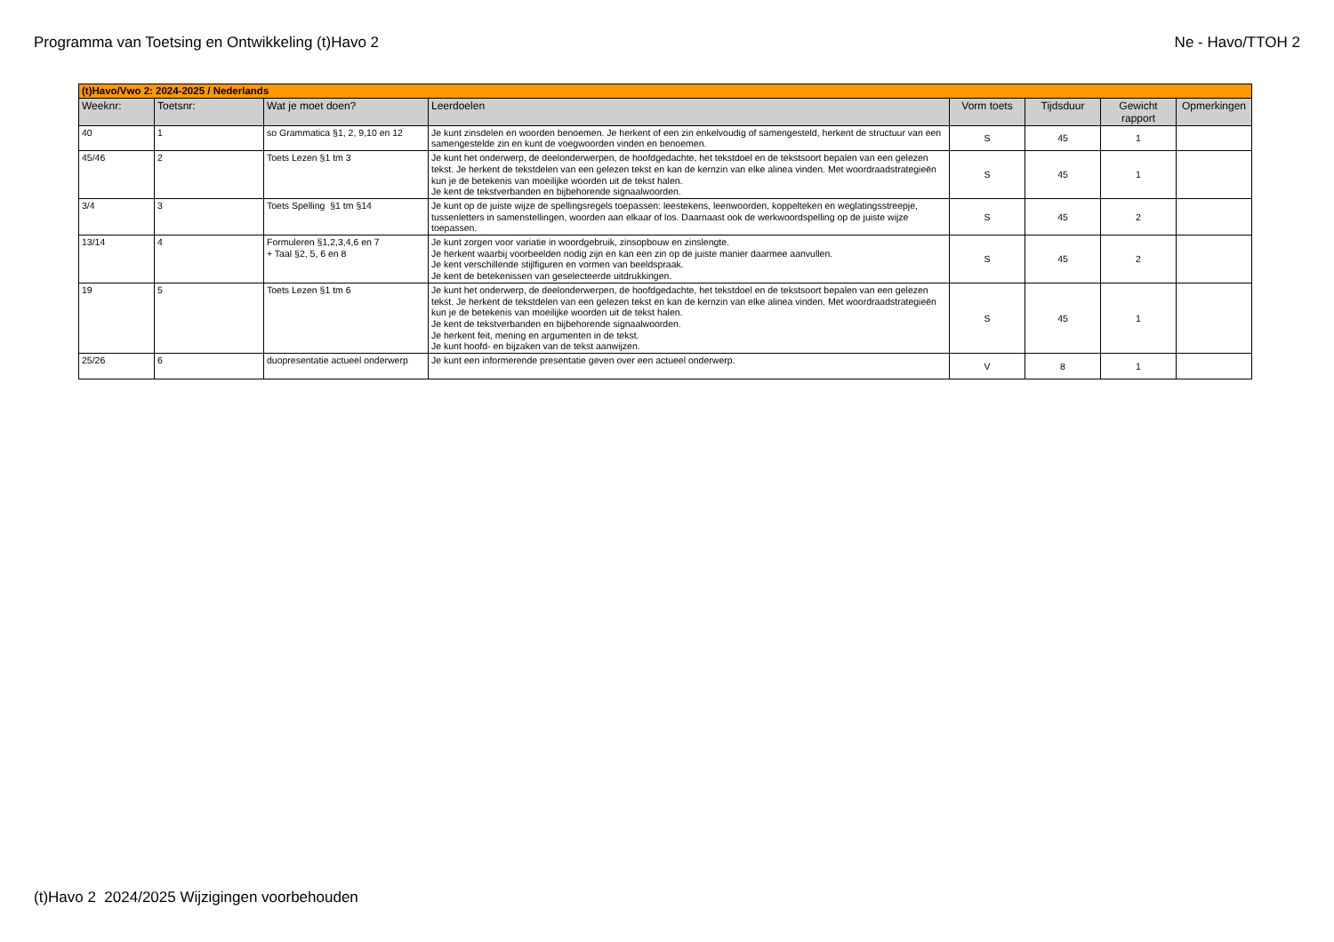Programma van Toetsing en Ontwikkeling (t)Havo 2 Ne - Havo/TTOH 2
| (t)Havo/Vwo 2: 2024-2025 / Nederlands | | | | | | | |
| --- | --- | --- | --- | --- | --- | --- | --- |
| Weeknr: | Toetsnr: | Wat je moet doen? | Leerdoelen | Vorm toets | Tijdsduur | Gewicht rapport | Opmerkingen |
| 40 | 1 | so Grammatica §1, 2, 9,10 en 12 | Je kunt zinsdelen en woorden benoemen. Je herkent of een zin enkelvoudig of samengesteld, herkent de structuur van een samengestelde zin en kunt de voegwoorden vinden en benoemen. | S | 45 | 1 | |
| 45/46 | 2 | Toets Lezen §1 tm 3 | Je kunt het onderwerp, de deelonderwerpen, de hoofdgedachte, het tekstdoel en de tekstsoort bepalen van een gelezen tekst. Je herkent de tekstdelen van een gelezen tekst en kan de kernzin van elke alinea vinden. Met woordraadstrategieën kun je de betekenis van moeilijke woorden uit de tekst halen. Je kent de tekstverbanden en bijbehorende signaalwoorden. | S | 45 | 1 | |
| 3/4 | 3 | Toets Spelling §1 tm §14 | Je kunt op de juiste wijze de spellingsregels toepassen: leestekens, leenwoorden, koppelteken en weglatingsstreepje, tussenletters in samenstellingen, woorden aan elkaar of los. Daarnaast ook de werkwoordspelling op de juiste wijze toepassen. | S | 45 | 2 | |
| 13/14 | 4 | Formuleren §1,2,3,4,6 en 7 + Taal §2, 5, 6 en 8 | Je kunt zorgen voor variatie in woordgebruik, zinsopbouw en zinslengte. Je herkent waarbij voorbeelden nodig zijn en kan een zin op de juiste manier daarmee aanvullen. Je kent verschillende stijlfiguren en vormen van beeldspraak. Je kent de betekenissen van geselecteerde uitdrukkingen. | S | 45 | 2 | |
| 19 | 5 | Toets Lezen §1 tm 6 | Je kunt het onderwerp, de deelonderwerpen, de hoofdgedachte, het tekstdoel en de tekstsoort bepalen van een gelezen tekst. Je herkent de tekstdelen van een gelezen tekst en kan de kernzin van elke alinea vinden. Met woordraadstrategieën kun je de betekenis van moeilijke woorden uit de tekst halen. Je kent de tekstverbanden en bijbehorende signaalwoorden. Je herkent feit, mening en argumenten in de tekst. Je kunt hoofd- en bijzaken van de tekst aanwijzen. | S | 45 | 1 | |
| 25/26 | 6 | duopresentatie actueel onderwerp | Je kunt een informerende presentatie geven over een actueel onderwerp. | V | 8 | 1 | |
(t)Havo 2 2024/2025 Wijzigingen voorbehouden